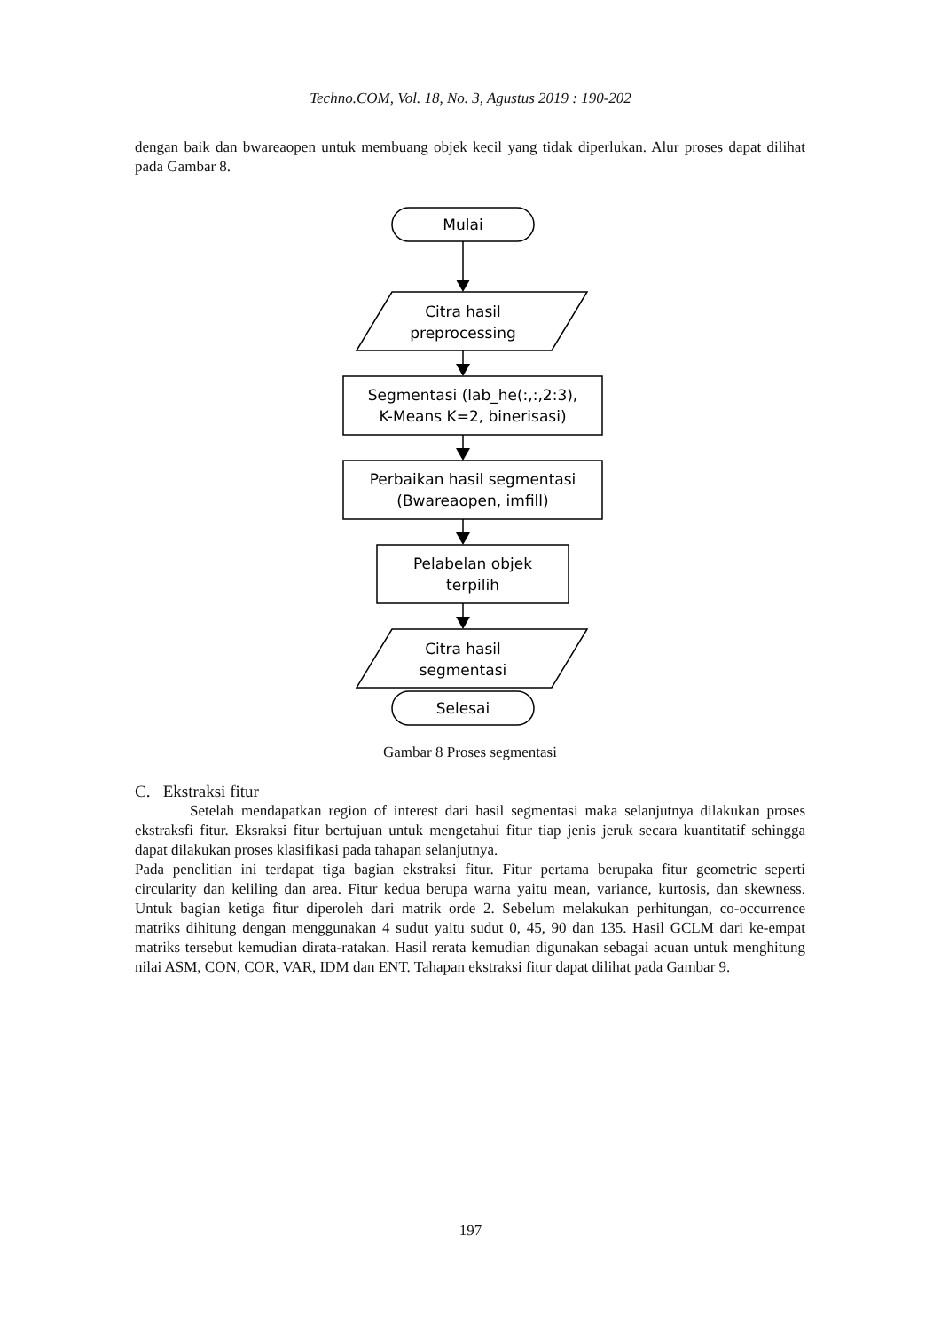Techno.COM, Vol. 18, No. 3, Agustus 2019 : 190-202
dengan baik dan bwareaopen untuk membuang objek kecil yang tidak diperlukan. Alur proses dapat dilihat pada Gambar 8.
Mulai
Citra hasil
preprocessing
Segmentasi (lab_he(:,:,2:3),
K-Means K=2, binerisasi)
Perbaikan hasil segmentasi
(Bwareaopen, imfill)
Pelabelan objek
terpilih
Citra hasil
segmentasi
Selesai
Gambar 8 Proses segmentasi
C. Ekstraksi fitur
Setelah mendapatkan region of interest dari hasil segmentasi maka selanjutnya dilakukan proses ekstraksfi fitur. Eksraksi fitur bertujuan untuk mengetahui fitur tiap jenis jeruk secara kuantitatif sehingga dapat dilakukan proses klasifikasi pada tahapan selanjutnya.
Pada penelitian ini terdapat tiga bagian ekstraksi fitur. Fitur pertama berupaka fitur geometric seperti circularity dan keliling dan area. Fitur kedua berupa warna yaitu mean, variance, kurtosis, dan skewness. Untuk bagian ketiga fitur diperoleh dari matrik orde 2. Sebelum melakukan perhitungan, co-occurrence matriks dihitung dengan menggunakan 4 sudut yaitu sudut 0, 45, 90 dan 135. Hasil GCLM dari ke-empat matriks tersebut kemudian dirata-ratakan. Hasil rerata kemudian digunakan sebagai acuan untuk menghitung nilai ASM, CON, COR, VAR, IDM dan ENT. Tahapan ekstraksi fitur dapat dilihat pada Gambar 9.
197